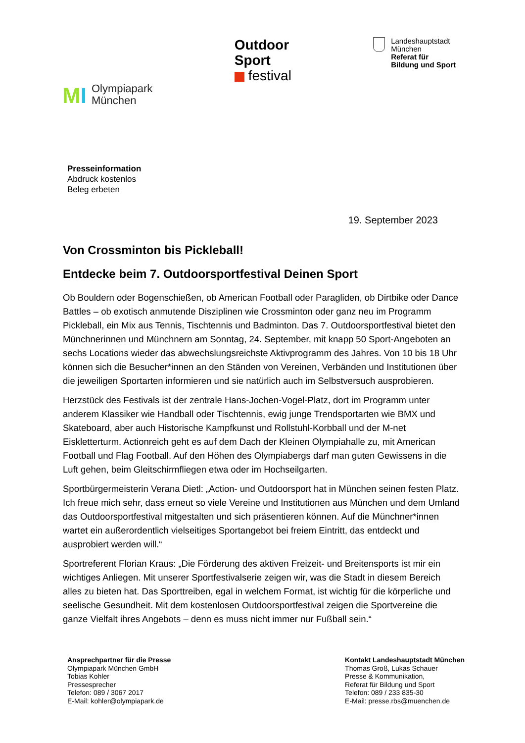MI
Olympiapark
München
Outdoor
Sport
festival
Landeshauptstadt
München
Referat für
Bildung und Sport
Presseinformation
Abdruck kostenlos
Beleg erbeten
19. September 2023
Von Crossminton bis Pickleball!
Entdecke beim 7. Outdoorsportfestival Deinen Sport
Ob Bouldern oder Bogenschießen, ob American Football oder Paragliden, ob Dirtbike oder Dance Battles – ob exotisch anmutende Disziplinen wie Crossminton oder ganz neu im Programm Pickleball, ein Mix aus Tennis, Tischtennis und Badminton. Das 7. Outdoorsportfestival bietet den Münchnerinnen und Münchnern am Sonntag, 24. September, mit knapp 50 Sport-Angeboten an sechs Locations wieder das abwechslungsreichste Aktivprogramm des Jahres. Von 10 bis 18 Uhr können sich die Besucher*innen an den Ständen von Vereinen, Verbänden und Institutionen über die jeweiligen Sportarten informieren und sie natürlich auch im Selbstversuch ausprobieren.
Herzstück des Festivals ist der zentrale Hans-Jochen-Vogel-Platz, dort im Programm unter anderem Klassiker wie Handball oder Tischtennis, ewig junge Trendsportarten wie BMX und Skateboard, aber auch Historische Kampfkunst und Rollstuhl-Korbball und der M-net Eiskletterturm. Actionreich geht es auf dem Dach der Kleinen Olympiahalle zu, mit American Football und Flag Football. Auf den Höhen des Olympiabergs darf man guten Gewissens in die Luft gehen, beim Gleitschirmfliegen etwa oder im Hochseilgarten.
Sportbürgermeisterin Verana Dietl: „Action- und Outdoorsport hat in München seinen festen Platz. Ich freue mich sehr, dass erneut so viele Vereine und Institutionen aus München und dem Umland das Outdoorsportfestival mitgestalten und sich präsentieren können. Auf die Münchner*innen wartet ein außerordentlich vielseitiges Sportangebot bei freiem Eintritt, das entdeckt und ausprobiert werden will.“
Sportreferent Florian Kraus: „Die Förderung des aktiven Freizeit- und Breitensports ist mir ein wichtiges Anliegen. Mit unserer Sportfestivalserie zeigen wir, was die Stadt in diesem Bereich alles zu bieten hat. Das Sporttreiben, egal in welchem Format, ist wichtig für die körperliche und seelische Gesundheit. Mit dem kostenlosen Outdoorsportfestival zeigen die Sportvereine die ganze Vielfalt ihres Angebots – denn es muss nicht immer nur Fußball sein.“
Ansprechpartner für die Presse
Olympiapark München GmbH
Tobias Kohler
Pressesprecher
Telefon: 089 / 3067 2017
E-Mail: kohler@olympiapark.de
Kontakt Landeshauptstadt München
Thomas Groß, Lukas Schauer
Presse & Kommunikation,
Referat für Bildung und Sport
Telefon: 089 / 233 835-30
E-Mail: presse.rbs@muenchen.de